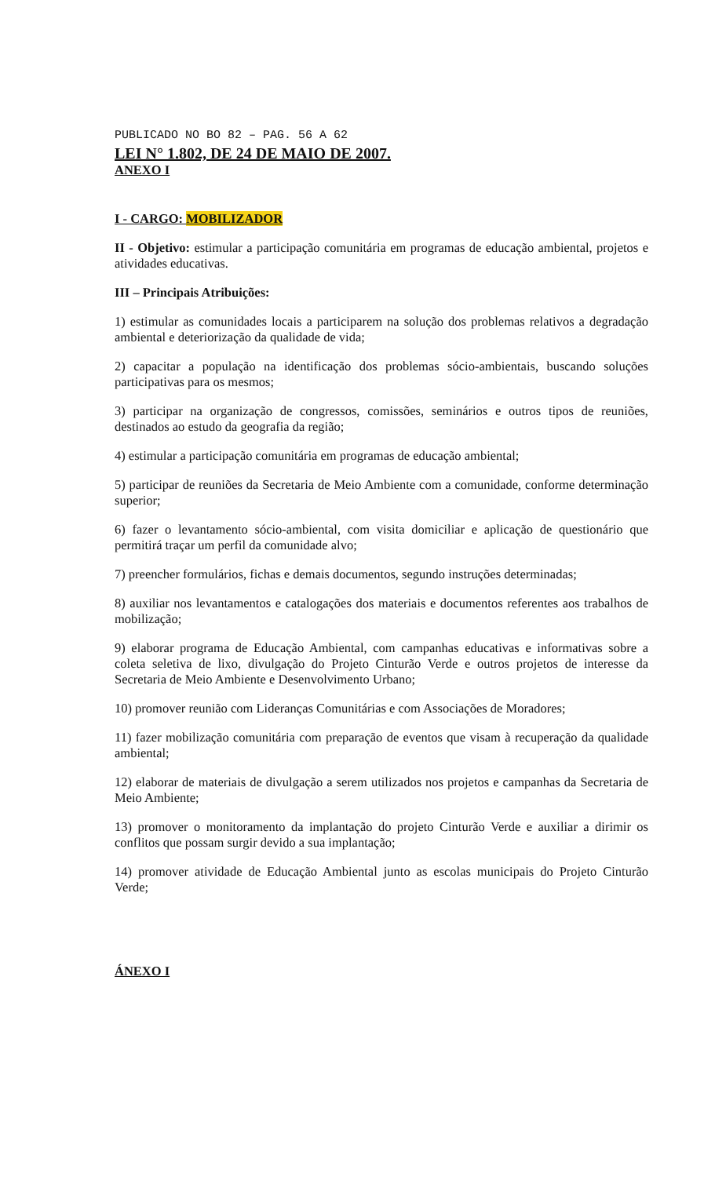PUBLICADO NO BO 82 – PAG. 56 A 62
LEI N° 1.802, DE 24 DE MAIO DE 2007.
ANEXO I
I - CARGO: MOBILIZADOR
II - Objetivo: estimular a participação comunitária em programas de educação ambiental, projetos e atividades educativas.
III – Principais Atribuições:
1) estimular as comunidades locais a participarem na solução dos problemas relativos a degradação ambiental e deteriorização da qualidade de vida;
2) capacitar a população na identificação dos problemas sócio-ambientais, buscando soluções participativas para os mesmos;
3) participar na organização de congressos, comissões, seminários e outros tipos de reuniões, destinados ao estudo da geografia da região;
4) estimular a participação comunitária em programas de educação ambiental;
5) participar de reuniões da Secretaria de Meio Ambiente com a comunidade, conforme determinação superior;
6) fazer o levantamento sócio-ambiental, com visita domiciliar e aplicação de questionário que permitirá traçar um perfil da comunidade alvo;
7) preencher formulários, fichas e demais documentos, segundo instruções determinadas;
8) auxiliar nos levantamentos e catalogações dos materiais e documentos referentes aos trabalhos de mobilização;
9) elaborar programa de Educação Ambiental, com campanhas educativas e informativas sobre a coleta seletiva de lixo, divulgação do Projeto Cinturão Verde e outros projetos de interesse da Secretaria de Meio Ambiente e Desenvolvimento Urbano;
10) promover reunião com Lideranças Comunitárias e com Associações de Moradores;
11) fazer mobilização comunitária com preparação de eventos que visam à recuperação da qualidade ambiental;
12) elaborar de materiais de divulgação a serem utilizados nos projetos e campanhas da Secretaria de Meio Ambiente;
13) promover o monitoramento da implantação do projeto Cinturão Verde e auxiliar a dirimir os conflitos que possam surgir devido a sua implantação;
14) promover atividade de Educação Ambiental junto as escolas municipais do Projeto Cinturão Verde;
ÁNEXO I